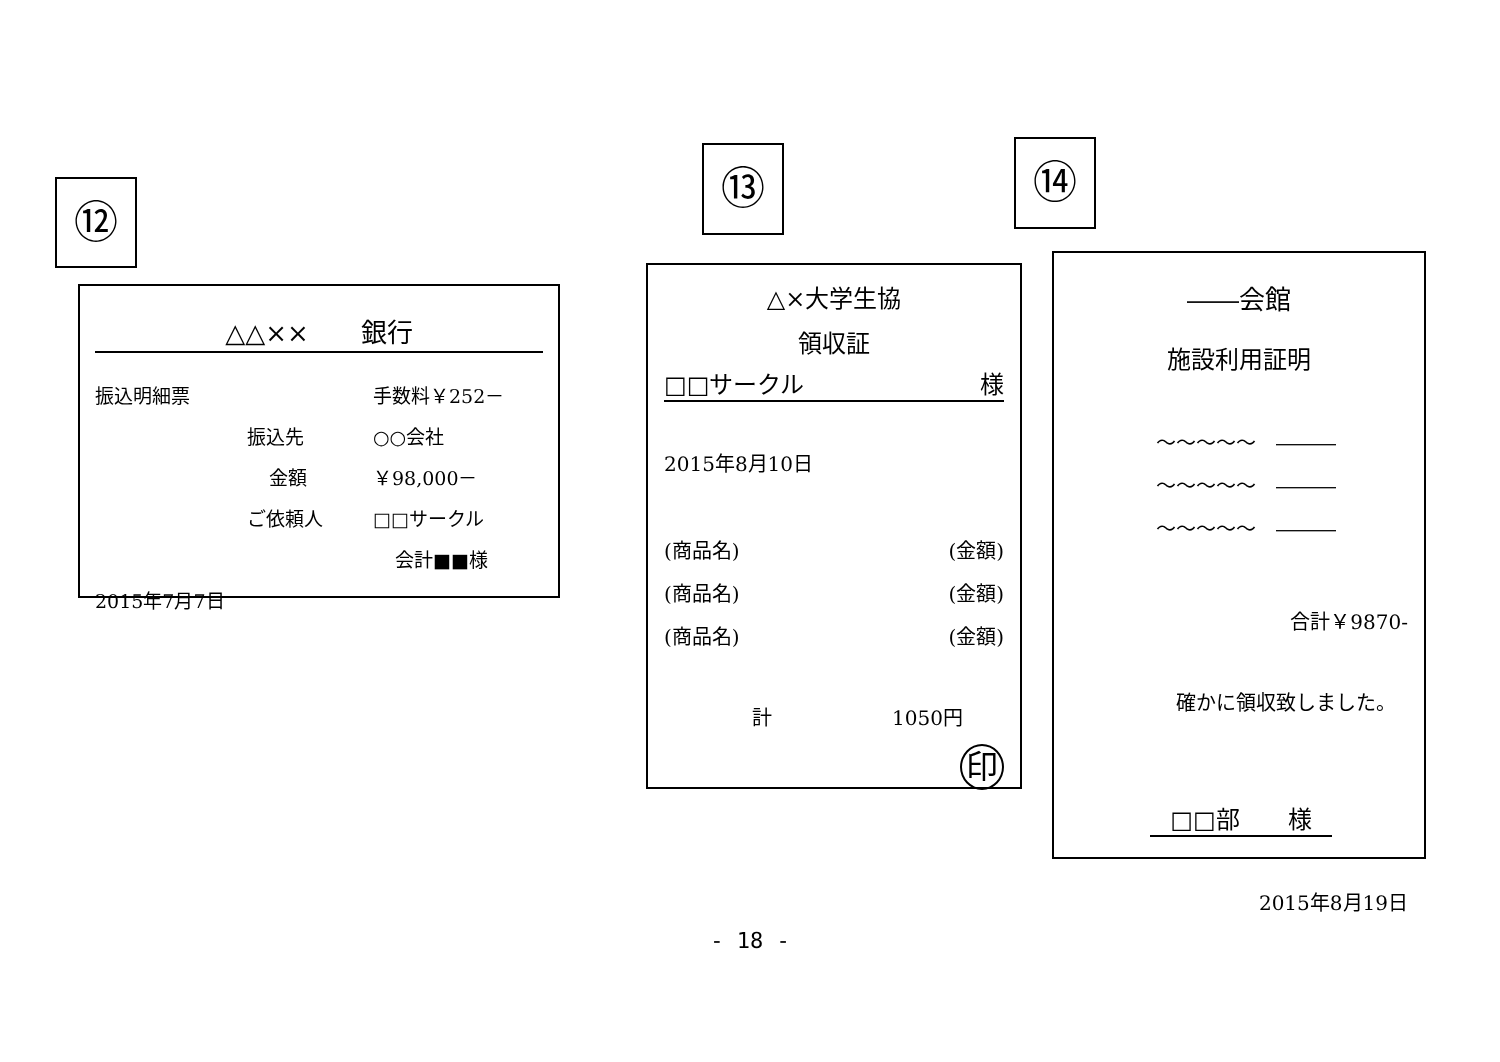⑫
△△××　　銀行
振込明細票 手数料￥252－
振込先 ○○会社
金額 ￥98,000－
ご依頼人 □□サークル
会計■■様
2015年7月7日
⑬ ⑭
△×大学生協
領収証
□□サークル 様
2015年8月10日
(商品名) (金額)
(商品名) (金額)
(商品名) (金額)
計　　　　　　1050円
印
――会館
施設利用証明
～～～～～　―――
～～～～～　―――
～～～～～　―――
合計￥9870-
確かに領収致しました。
□□部　　様
2015年8月19日
- 18 -